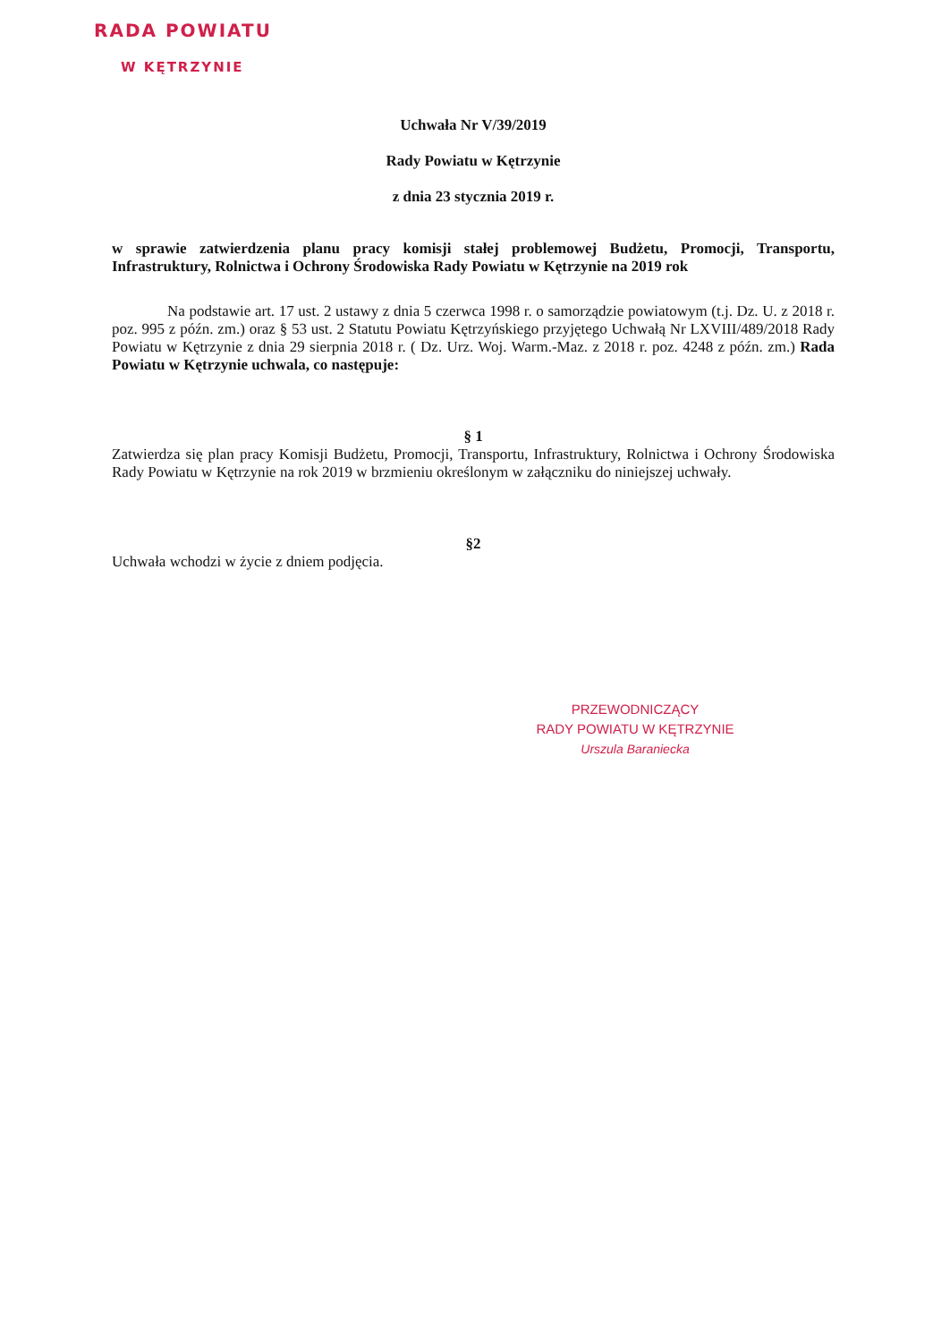RADA POWIATU
W KĘTRZYNIE
Uchwała Nr V/39/2019
Rady Powiatu w Kętrzynie
z dnia 23 stycznia 2019 r.
w sprawie zatwierdzenia planu pracy komisji stałej problemowej Budżetu, Promocji, Transportu, Infrastruktury, Rolnictwa i Ochrony Środowiska Rady Powiatu w Kętrzynie na 2019 rok
Na podstawie art. 17 ust. 2 ustawy z dnia 5 czerwca 1998 r. o samorządzie powiatowym (t.j. Dz. U. z 2018 r. poz. 995 z późn. zm.) oraz § 53 ust. 2 Statutu Powiatu Kętrzyńskiego przyjętego Uchwałą Nr LXVIII/489/2018 Rady Powiatu w Kętrzynie z dnia 29 sierpnia 2018 r. ( Dz. Urz. Woj. Warm.-Maz. z 2018 r. poz. 4248 z późn. zm.) Rada Powiatu w Kętrzynie uchwala, co następuje:
§ 1
Zatwierdza się plan pracy Komisji Budżetu, Promocji, Transportu, Infrastruktury, Rolnictwa i Ochrony Środowiska Rady Powiatu w Kętrzynie na rok 2019 w brzmieniu określonym w załączniku do niniejszej uchwały.
§2
Uchwała wchodzi w życie z dniem podjęcia.
PRZEWODNICZĄCY
RADY POWIATU W KĘTRZYNIE
Urszula Baraniecka